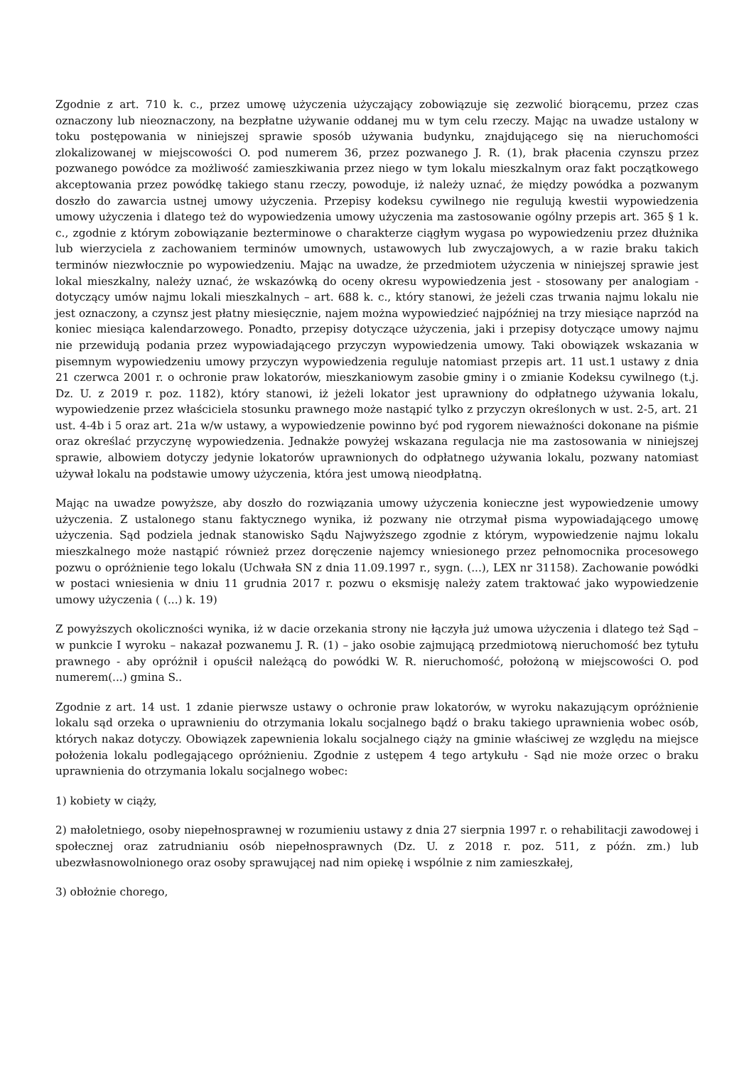Zgodnie z art. 710 k. c., przez umowę użyczenia użyczający zobowiązuje się zezwolić biorącemu, przez czas oznaczony lub nieoznaczony, na bezpłatne używanie oddanej mu w tym celu rzeczy. Mając na uwadze ustalony w toku postępowania w niniejszej sprawie sposób używania budynku, znajdującego się na nieruchomości zlokalizowanej w miejscowości O. pod numerem 36, przez pozwanego J. R. (1), brak płacenia czynszu przez pozwanego powódce za możliwość zamieszkiwania przez niego w tym lokalu mieszkalnym oraz fakt początkowego akceptowania przez powódkę takiego stanu rzeczy, powoduje, iż należy uznać, że między powódka a pozwanym doszło do zawarcia ustnej umowy użyczenia. Przepisy kodeksu cywilnego nie regulują kwestii wypowiedzenia umowy użyczenia i dlatego też do wypowiedzenia umowy użyczenia ma zastosowanie ogólny przepis art. 365 § 1 k. c., zgodnie z którym zobowiązanie bezterminowe o charakterze ciągłym wygasa po wypowiedzeniu przez dłużnika lub wierzyciela z zachowaniem terminów umownych, ustawowych lub zwyczajowych, a w razie braku takich terminów niezwłocznie po wypowiedzeniu. Mając na uwadze, że przedmiotem użyczenia w niniejszej sprawie jest lokal mieszkalny, należy uznać, że wskazówką do oceny okresu wypowiedzenia jest - stosowany per analogiam - dotyczący umów najmu lokali mieszkalnych – art. 688 k. c., który stanowi, że jeżeli czas trwania najmu lokalu nie jest oznaczony, a czynsz jest płatny miesięcznie, najem można wypowiedzieć najpóźniej na trzy miesiące naprzód na koniec miesiąca kalendarzowego. Ponadto, przepisy dotyczące użyczenia, jaki i przepisy dotyczące umowy najmu nie przewidują podania przez wypowiadającego przyczyn wypowiedzenia umowy. Taki obowiązek wskazania w pisemnym wypowiedzeniu umowy przyczyn wypowiedzenia reguluje natomiast przepis art. 11 ust.1 ustawy z dnia 21 czerwca 2001 r. o ochronie praw lokatorów, mieszkaniowym zasobie gminy i o zmianie Kodeksu cywilnego (t.j. Dz. U. z 2019 r. poz. 1182), który stanowi, iż jeżeli lokator jest uprawniony do odpłatnego używania lokalu, wypowiedzenie przez właściciela stosunku prawnego może nastąpić tylko z przyczyn określonych w ust. 2-5, art. 21 ust. 4-4b i 5 oraz art. 21a w/w ustawy, a wypowiedzenie powinno być pod rygorem nieważności dokonane na piśmie oraz określać przyczynę wypowiedzenia. Jednakże powyżej wskazana regulacja nie ma zastosowania w niniejszej sprawie, albowiem dotyczy jedynie lokatorów uprawnionych do odpłatnego używania lokalu, pozwany natomiast używał lokalu na podstawie umowy użyczenia, która jest umową nieodpłatną.
Mając na uwadze powyższe, aby doszło do rozwiązania umowy użyczenia konieczne jest wypowiedzenie umowy użyczenia. Z ustalonego stanu faktycznego wynika, iż pozwany nie otrzymał pisma wypowiadającego umowę użyczenia. Sąd podziela jednak stanowisko Sądu Najwyższego zgodnie z którym, wypowiedzenie najmu lokalu mieszkalnego może nastąpić również przez doręczenie najemcy wniesionego przez pełnomocnika procesowego pozwu o opróżnienie tego lokalu (Uchwała SN z dnia 11.09.1997 r., sygn. (...), LEX nr 31158). Zachowanie powódki w postaci wniesienia w dniu 11 grudnia 2017 r. pozwu o eksmisję należy zatem traktować jako wypowiedzenie umowy użyczenia ( (...) k. 19)
Z powyższych okoliczności wynika, iż w dacie orzekania strony nie łączyła już umowa użyczenia i dlatego też Sąd – w punkcie I wyroku – nakazał pozwanemu J. R. (1) – jako osobie zajmującą przedmiotową nieruchomość bez tytułu prawnego - aby opróżnił i opuścił należącą do powódki W. R. nieruchomość, położoną w miejscowości O. pod numerem(...) gmina S..
Zgodnie z art. 14 ust. 1 zdanie pierwsze ustawy o ochronie praw lokatorów, w wyroku nakazującym opróżnienie lokalu sąd orzeka o uprawnieniu do otrzymania lokalu socjalnego bądź o braku takiego uprawnienia wobec osób, których nakaz dotyczy. Obowiązek zapewnienia lokalu socjalnego ciąży na gminie właściwej ze względu na miejsce położenia lokalu podlegającego opróżnieniu. Zgodnie z ustępem 4 tego artykułu - Sąd nie może orzec o braku uprawnienia do otrzymania lokalu socjalnego wobec:
1) kobiety w ciąży,
2) małoletniego, osoby niepełnosprawnej w rozumieniu ustawy z dnia 27 sierpnia 1997 r. o rehabilitacji zawodowej i społecznej oraz zatrudnianiu osób niepełnosprawnych (Dz. U. z 2018 r. poz. 511, z późn. zm.) lub ubezwłasnowolnionego oraz osoby sprawującej nad nim opiekę i wspólnie z nim zamieszkałej,
3) obłożnie chorego,